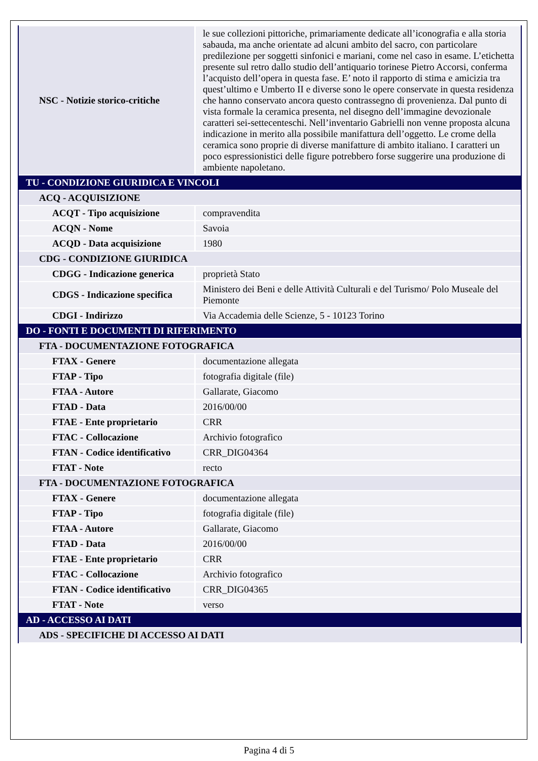| NSC - Notizie storico-critiche | le sue collezioni pittoriche, primariamente dedicate all’iconografia e alla storia sabauda, ma anche orientate ad alcuni ambito del sacro, con particolare predilezione per soggetti sinfonici e mariani, come nel caso in esame. L’etichetta presente sul retro dallo studio dell’antiquario torinese Pietro Accorsi, conferma l’acquisto dell’opera in questa fase. E’ noto il rapporto di stima e amicizia tra quest’ultimo e Umberto II e diverse sono le opere conservate in questa residenza che hanno conservato ancora questo contrassegno di provenienza. Dal punto di vista formale la ceramica presenta, nel disegno dell’immagine devozionale caratteri sei-settecenteschi. Nell’inventario Gabrielli non venne proposta alcuna indicazione in merito alla possibile manifattura dell’oggetto. Le crome della ceramica sono proprie di diverse manifatture di ambito italiano. I caratteri un poco espressionistici delle figure potrebbero forse suggerire una produzione di ambiente napoletano. |
| TU - CONDIZIONE GIURIDICA E VINCOLI | |
| ACQ - ACQUISIZIONE | |
| ACQT - Tipo acquisizione | compravendita |
| ACQN - Nome | Savoia |
| ACQD - Data acquisizione | 1980 |
| CDG - CONDIZIONE GIURIDICA | |
| CDGG - Indicazione generica | proprietà Stato |
| CDGS - Indicazione specifica | Ministero dei Beni e delle Attività Culturali e del Turismo/ Polo Museale del Piemonte |
| CDGI - Indirizzo | Via Accademia delle Scienze, 5 - 10123 Torino |
| DO - FONTI E DOCUMENTI DI RIFERIMENTO | |
| FTA - DOCUMENTAZIONE FOTOGRAFICA | |
| FTAX - Genere | documentazione allegata |
| FTAP - Tipo | fotografia digitale (file) |
| FTAA - Autore | Gallarate, Giacomo |
| FTAD - Data | 2016/00/00 |
| FTAE - Ente proprietario | CRR |
| FTAC - Collocazione | Archivio fotografico |
| FTAN - Codice identificativo | CRR_DIG04364 |
| FTAT - Note | recto |
| FTA - DOCUMENTAZIONE FOTOGRAFICA | |
| FTAX - Genere | documentazione allegata |
| FTAP - Tipo | fotografia digitale (file) |
| FTAA - Autore | Gallarate, Giacomo |
| FTAD - Data | 2016/00/00 |
| FTAE - Ente proprietario | CRR |
| FTAC - Collocazione | Archivio fotografico |
| FTAN - Codice identificativo | CRR_DIG04365 |
| FTAT - Note | verso |
| AD - ACCESSO AI DATI | |
| ADS - SPECIFICHE DI ACCESSO AI DATI | |
Pagina 4 di 5